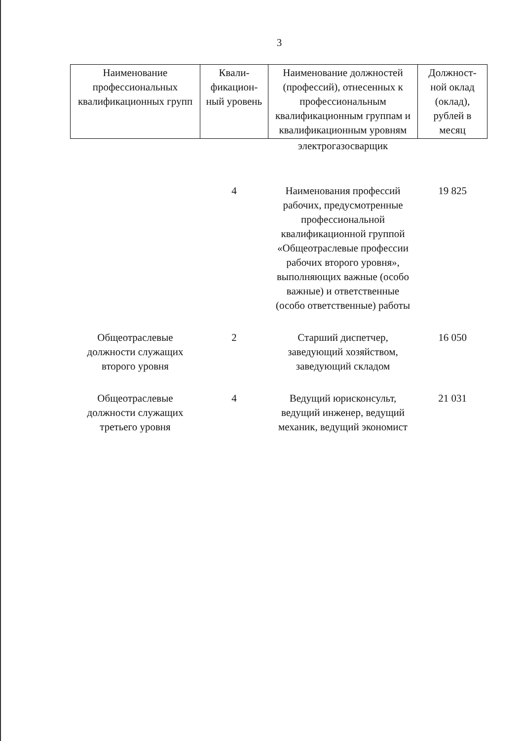3
| Наименование профессиональных квалификационных групп | Квали-фикацион-ный уровень | Наименование должностей (профессий), отнесенных к профессиональным квалификационным группам и квалификационным уровням | Должност-ной оклад (оклад), рублей в месяц |
| --- | --- | --- | --- |
| | | электрогазосварщик | |
| | 4 | Наименования профессий рабочих, предусмотренные профессиональной квалификационной группой «Общеотраслевые профессии рабочих второго уровня», выполняющих важные (особо важные) и ответственные (особо ответственные) работы | 19 825 |
| Общеотраслевые должности служащих второго уровня | 2 | Старший диспетчер, заведующий хозяйством, заведующий складом | 16 050 |
| Общеотраслевые должности служащих третьего уровня | 4 | Ведущий юрисконсульт, ведущий инженер, ведущий механик, ведущий экономист | 21 031 |